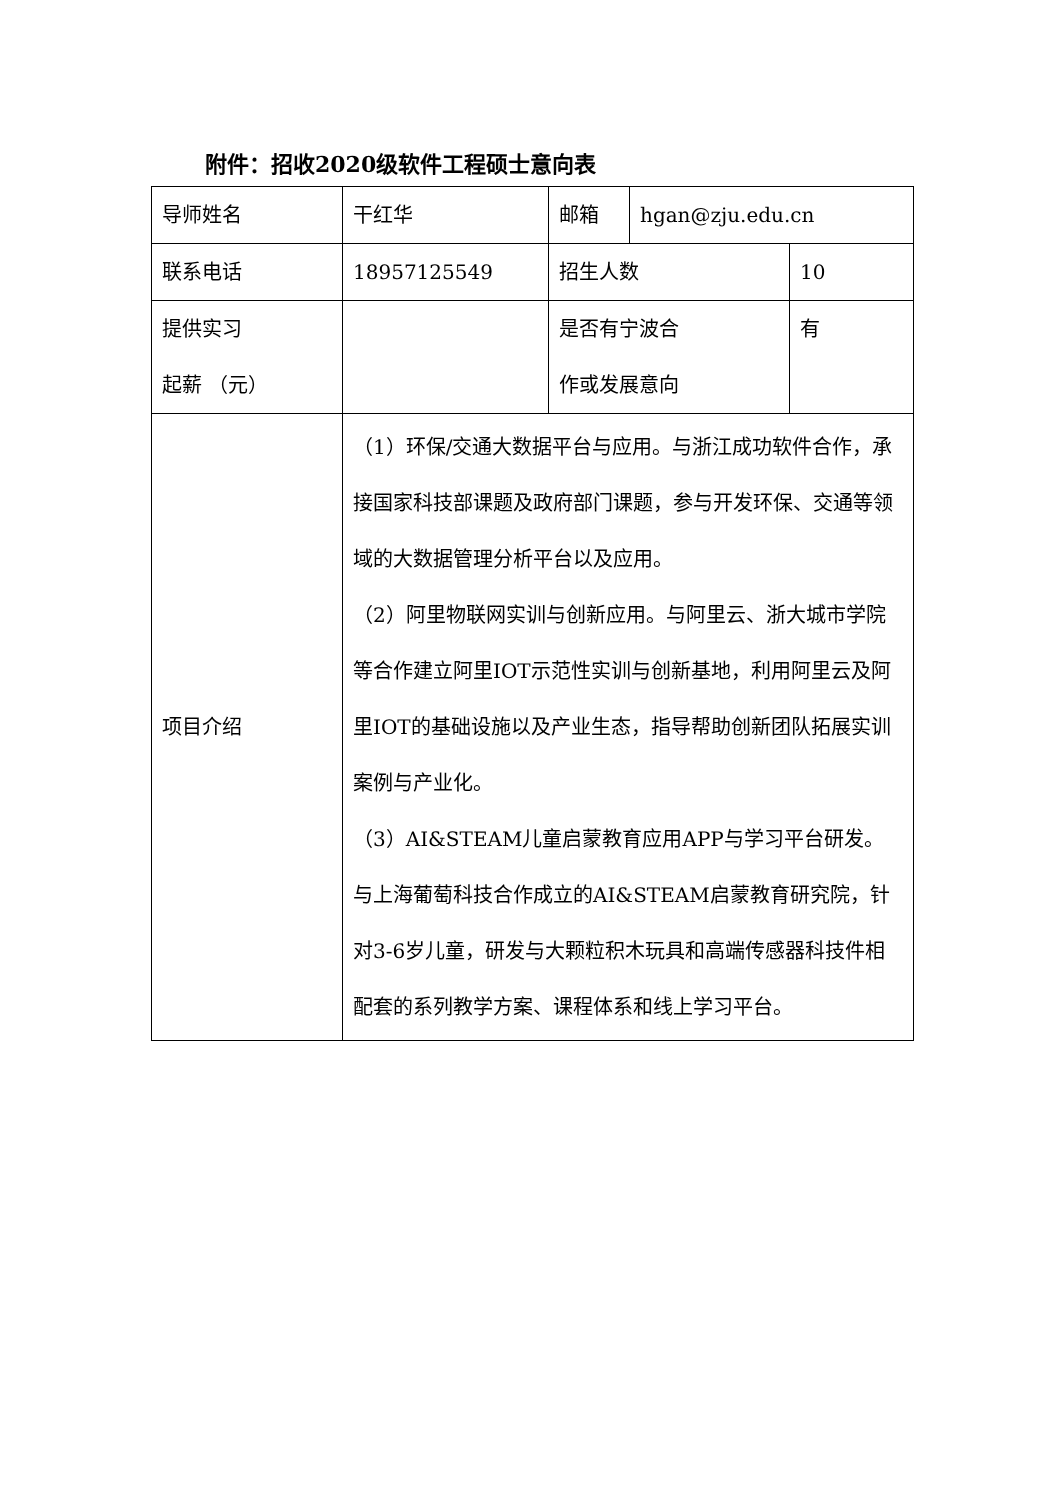附件：招收2020级软件工程硕士意向表
| 导师姓名 | 干红华 | 邮箱 | hgan@zju.edu.cn | |
| 联系电话 | 18957125549 | 招生人数 | | 10 |
| 提供实习 起薪 （元） | | 是否有宁波合 作或发展意向 | | 有 |
| 项目介绍 | （1）环保/交通大数据平台与应用。与浙江成功软件合作，承接国家科技部课题及政府部门课题，参与开发环保、交通等领域的大数据管理分析平台以及应用。 （2）阿里物联网实训与创新应用。与阿里云、浙大城市学院等合作建立阿里IOT示范性实训与创新基地，利用阿里云及阿里IOT的基础设施以及产业生态，指导帮助创新团队拓展实训案例与产业化。 （3）AI&STEAM儿童启蒙教育应用APP与学习平台研发。与上海葡萄科技合作成立的AI&STEAM启蒙教育研究院，针对3-6岁儿童，研发与大颗粒积木玩具和高端传感器科技件相配套的系列教学方案、课程体系和线上学习平台。 | | | |